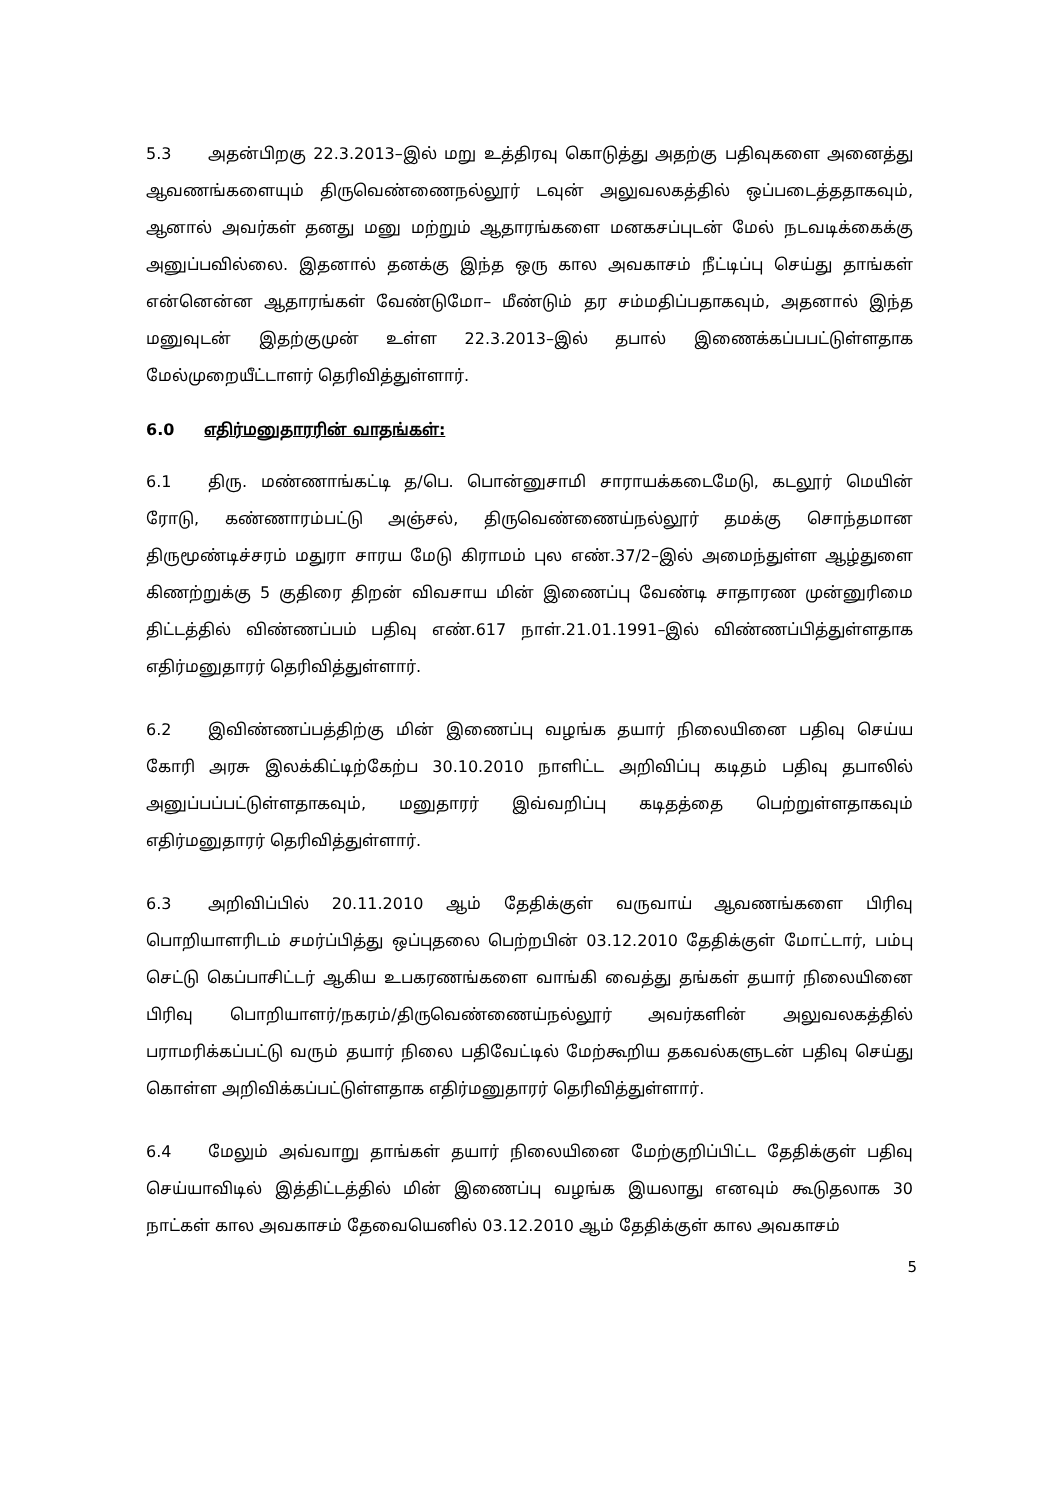5.3 அதன்பிறகு 22.3.2013–இல் மறு உத்திரவு கொடுத்து அதற்கு பதிவுகளை அனைத்து ஆவணங்களையும் திருவெண்ணைநல்லூர் டவுன் அலுவலகத்தில் ஒப்படைத்ததாகவும், ஆனால் அவர்கள் தனது மனு மற்றும் ஆதாரங்களை மனகசப்புடன் மேல் நடவடிக்கைக்கு அனுப்பவில்லை. இதனால் தனக்கு இந்த ஒரு கால அவகாசம் நீட்டிப்பு செய்து தாங்கள் என்னென்ன ஆதாரங்கள் வேண்டுமோ– மீண்டும் தர சம்மதிப்பதாகவும், அதனால் இந்த மனுவுடன் இதற்குமுன் உள்ள 22.3.2013–இல் தபால் இணைக்கப்பபட்டுள்ளதாக மேல்முறையீட்டாளர் தெரிவித்துள்ளார்.
6.0 எதிர்மனுதாரரின் வாதங்கள்:
6.1 திரு. மண்ணாங்கட்டி த/பெ. பொன்னுசாமி சாராயக்கடைமேடு, கடலூர் மெயின் ரோடு, கண்ணாரம்பட்டு அஞ்சல், திருவெண்ணைய்நல்லூர் தமக்கு சொந்தமான திருமூண்டிச்சரம் மதுரா சாரய மேடு கிராமம் புல எண்.37/2–இல் அமைந்துள்ள ஆழ்துளை கிணற்றுக்கு 5 குதிரை திறன் விவசாய மின் இணைப்பு வேண்டி சாதாரண முன்னுரிமை திட்டத்தில் விண்ணப்பம் பதிவு எண்.617 நாள்.21.01.1991–இல் விண்ணப்பித்துள்ளதாக எதிர்மனுதாரர் தெரிவித்துள்ளார்.
6.2 இவிண்ணப்பத்திற்கு மின் இணைப்பு வழங்க தயார் நிலையினை பதிவு செய்ய கோரி அரசு இலக்கிட்டிற்கேற்ப 30.10.2010 நாளிட்ட அறிவிப்பு கடிதம் பதிவு தபாலில் அனுப்பப்பட்டுள்ளதாகவும், மனுதாரர் இவ்வறிப்பு கடிதத்தை பெற்றுள்ளதாகவும் எதிர்மனுதாரர் தெரிவித்துள்ளார்.
6.3 அறிவிப்பில் 20.11.2010 ஆம் தேதிக்குள் வருவாய் ஆவணங்களை பிரிவு பொறியாளரிடம் சமர்ப்பித்து ஒப்புதலை பெற்றபின் 03.12.2010 தேதிக்குள் மோட்டார், பம்பு செட்டு கெப்பாசிட்டர் ஆகிய உபகரணங்களை வாங்கி வைத்து தங்கள் தயார் நிலையினை பிரிவு பொறியாளர்/நகரம்/திருவெண்ணைய்நல்லூர் அவர்களின் அலுவலகத்தில் பராமரிக்கப்பட்டு வரும் தயார் நிலை பதிவேட்டில் மேற்கூறிய தகவல்களுடன் பதிவு செய்து கொள்ள அறிவிக்கப்பட்டுள்ளதாக எதிர்மனுதாரர் தெரிவித்துள்ளார்.
6.4 மேலும் அவ்வாறு தாங்கள் தயார் நிலையினை மேற்குறிப்பிட்ட தேதிக்குள் பதிவு செய்யாவிடில் இத்திட்டத்தில் மின் இணைப்பு வழங்க இயலாது எனவும் கூடுதலாக 30 நாட்கள் கால அவகாசம் தேவையெனில் 03.12.2010 ஆம் தேதிக்குள் கால அவகாசம்
5